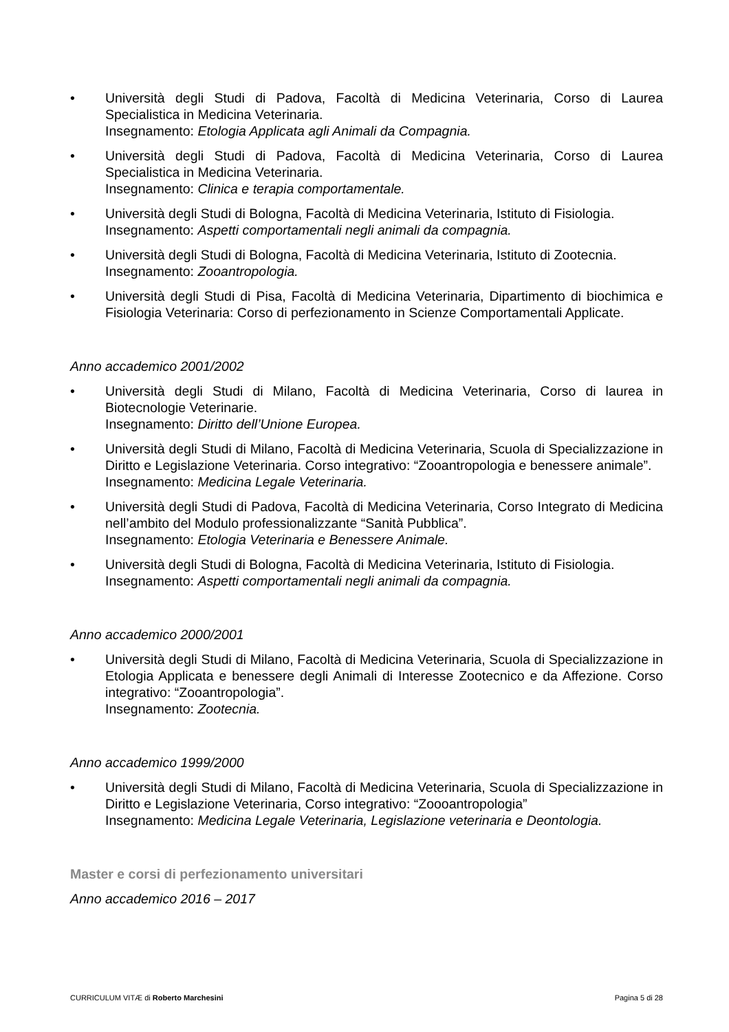• Università degli Studi di Padova, Facoltà di Medicina Veterinaria, Corso di Laurea Specialistica in Medicina Veterinaria.
Insegnamento: Etologia Applicata agli Animali da Compagnia.
• Università degli Studi di Padova, Facoltà di Medicina Veterinaria, Corso di Laurea Specialistica in Medicina Veterinaria.
Insegnamento: Clinica e terapia comportamentale.
• Università degli Studi di Bologna, Facoltà di Medicina Veterinaria, Istituto di Fisiologia.
Insegnamento: Aspetti comportamentali negli animali da compagnia.
• Università degli Studi di Bologna, Facoltà di Medicina Veterinaria, Istituto di Zootecnia.
Insegnamento: Zooantropologia.
• Università degli Studi di Pisa, Facoltà di Medicina Veterinaria, Dipartimento di biochimica e Fisiologia Veterinaria: Corso di perfezionamento in Scienze Comportamentali Applicate.
Anno accademico 2001/2002
• Università degli Studi di Milano, Facoltà di Medicina Veterinaria, Corso di laurea in Biotecnologie Veterinarie.
Insegnamento: Diritto dell’Unione Europea.
• Università degli Studi di Milano, Facoltà di Medicina Veterinaria, Scuola di Specializzazione in Diritto e Legislazione Veterinaria. Corso integrativo: “Zooantropologia e benessere animale”.
Insegnamento: Medicina Legale Veterinaria.
• Università degli Studi di Padova, Facoltà di Medicina Veterinaria, Corso Integrato di Medicina nell’ambito del Modulo professionalizzante “Sanità Pubblica”.
Insegnamento: Etologia Veterinaria e Benessere Animale.
• Università degli Studi di Bologna, Facoltà di Medicina Veterinaria, Istituto di Fisiologia.
Insegnamento: Aspetti comportamentali negli animali da compagnia.
Anno accademico 2000/2001
• Università degli Studi di Milano, Facoltà di Medicina Veterinaria, Scuola di Specializzazione in Etologia Applicata e benessere degli Animali di Interesse Zootecnico e da Affezione. Corso integrativo: “Zooantropologia”.
Insegnamento: Zootecnia.
Anno accademico 1999/2000
• Università degli Studi di Milano, Facoltà di Medicina Veterinaria, Scuola di Specializzazione in Diritto e Legislazione Veterinaria, Corso integrativo: “Zoooantropologia”
Insegnamento: Medicina Legale Veterinaria, Legislazione veterinaria e Deontologia.
Master e corsi di perfezionamento universitari
Anno accademico 2016 – 2017
CURRICULUM VITÆ di Roberto Marchesini Pagina 5 di 28